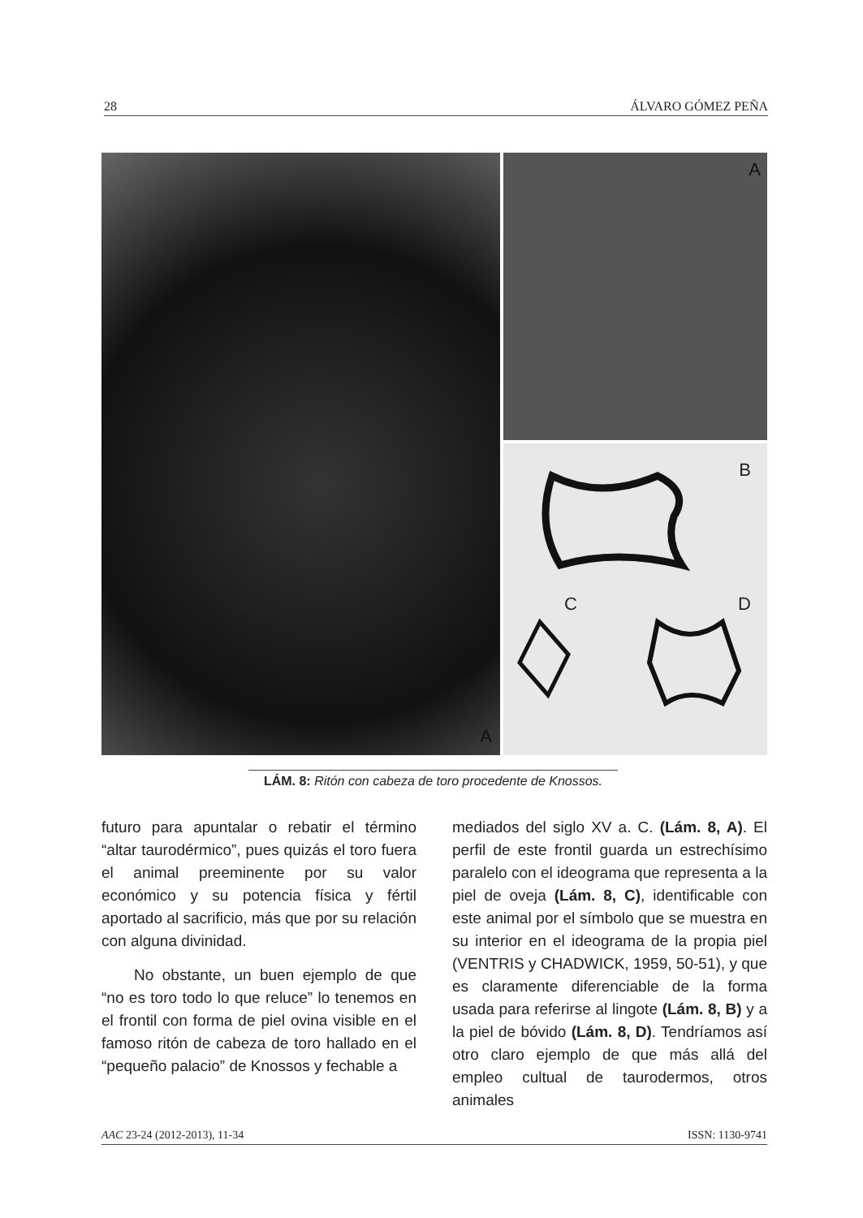28 ÁLVARO GÓMEZ PEÑA
A
A
B
C D
LÁM. 8: Ritón con cabeza de toro procedente de Knossos.
futuro para apuntalar o rebatir el término “altar taurodérmico”, pues quizás el toro fuera el animal preeminente por su valor económico y su potencia física y fértil aportado al sacrificio, más que por su relación con alguna divinidad.
No obstante, un buen ejemplo de que “no es toro todo lo que reluce” lo tenemos en el frontil con forma de piel ovina visible en el famoso ritón de cabeza de toro hallado en el “pequeño palacio” de Knossos y fechable a
mediados del siglo XV a. C. (Lám. 8, A). El perfil de este frontil guarda un estrechísimo paralelo con el ideograma que representa a la piel de oveja (Lám. 8, C), identificable con este animal por el símbolo que se muestra en su interior en el ideograma de la propia piel (VENTRIS y CHADWICK, 1959, 50-51), y que es claramente diferenciable de la forma usada para referirse al lingote (Lám. 8, B) y a la piel de bóvido (Lám. 8, D). Tendríamos así otro claro ejemplo de que más allá del empleo cultual de taurodermos, otros animales
AAC 23-24 (2012-2013), 11-34 ISSN: 1130-9741